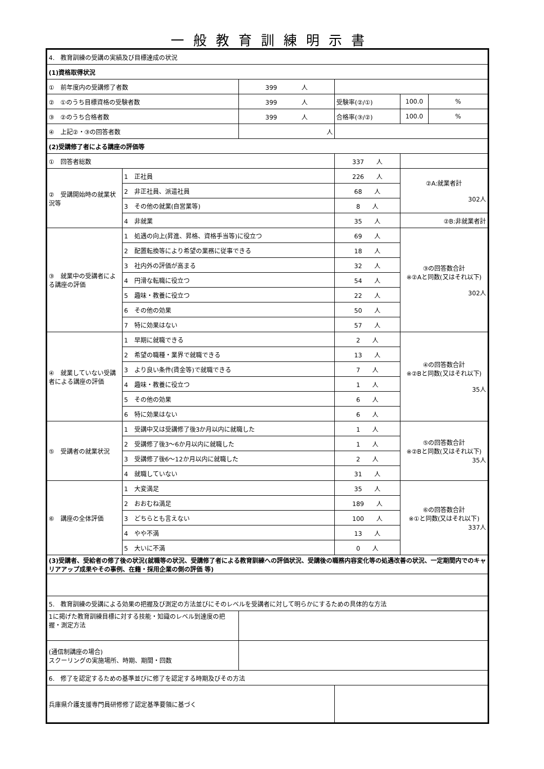一般教育訓練明示書
| 4. 教育訓練の受講の実績及び目標達成の状況 | | | | | |
| (1)資格取得状況 | | | | | |
| ① 前年度内の受講修了者数 | | 399 人 | | | |
| ② ①のうち目標資格の受験者数 | | 399 人 | 受験率(②/①) | 100.0 | % |
| ③ ②のうち合格者数 | | 399 人 | 合格率(③/②) | 100.0 | % |
| ④ 上記②・③の回答者数 | | 人 | | | |
| (2)受講修了者による講座の評価等 | | | | | |
| ① 回答者総数 | | | 337 人 | | |
| ② 受講開始時の就業状況等 | 1 正社員 | | 226 人 | ②A:就業者計 302人 | |
| | 2 非正社員、派遣社員 | | 68 人 | | |
| | 3 その他の就業(自営業等) | | 8 人 | | |
| | 4 非就業 | | 35 人 | ②B:非就業者計 | |
| ③ 就業中の受講者による講座の評価 | 1 処遇の向上(昇進、昇格、資格手当等)に役立つ | | 69 人 | ③の回答数合計 ※②Aと同数(又はそれ以下) 302人 | |
| | 2 配置転換等により希望の業務に従事できる | | 18 人 | | |
| | 3 社内外の評価が高まる | | 32 人 | | |
| | 4 円滑な転職に役立つ | | 54 人 | | |
| | 5 趣味・教養に役立つ | | 22 人 | | |
| | 6 その他の効果 | | 50 人 | | |
| | 7 特に効果はない | | 57 人 | | |
| ④ 就業していない受講者による講座の評価 | 1 早期に就職できる | | 2 人 | ④の回答数合計 ※②Bと同数(又はそれ以下) 35人 | |
| | 2 希望の職種・業界で就職できる | | 13 人 | | |
| | 3 より良い条件(賃金等)で就職できる | | 7 人 | | |
| | 4 趣味・教養に役立つ | | 1 人 | | |
| | 5 その他の効果 | | 6 人 | | |
| | 6 特に効果はない | | 6 人 | | |
| ⑤ 受講者の就業状況 | 1 受講中又は受講修了後3か月以内に就職した | | 1 人 | ⑤の回答数合計 ※②Bと同数(又はそれ以下) 35人 | |
| | 2 受講修了後3～6か月以内に就職した | | 1 人 | | |
| | 3 受講修了後6～12か月以内に就職した | | 2 人 | | |
| | 4 就職していない | | 31 人 | | |
| ⑥ 講座の全体評価 | 1 大変満足 | | 35 人 | ⑥の回答数合計 ※①と同数(又はそれ以下) 337人 | |
| | 2 おおむね満足 | | 189 人 | | |
| | 3 どちらとも言えない | | 100 人 | | |
| | 4 やや不満 | | 13 人 | | |
| | 5 大いに不満 | | 0 人 | | |
| (3)受講者、受給者の修了後の状況(就職等の状況、受講修了者による教育訓練への評価状況、受講後の職務内容変化等の処遇改善の状況、一定期間内でのキャリアアップ成果やその事例、在籍・採用企業の側の評価 等) | | | | | |
| 5. 教育訓練の受講による効果の把握及び測定の方法並びにそのレベルを受講者に対して明らかにするための具体的な方法 | | | | | |
| 1に掲げた教育訓練目標に対する技能・知識のレベル到達度の把握・測定方法 | | | | | |
| (通信制講座の場合) スクーリングの実施場所、時期、期間・回数 | | | | | |
| 6. 修了を認定するための基準並びに修了を認定する時期及びその方法 | | | | | |
| 兵庫県介護支援専門員研修修了認定基準要領に基づく | | | | | |